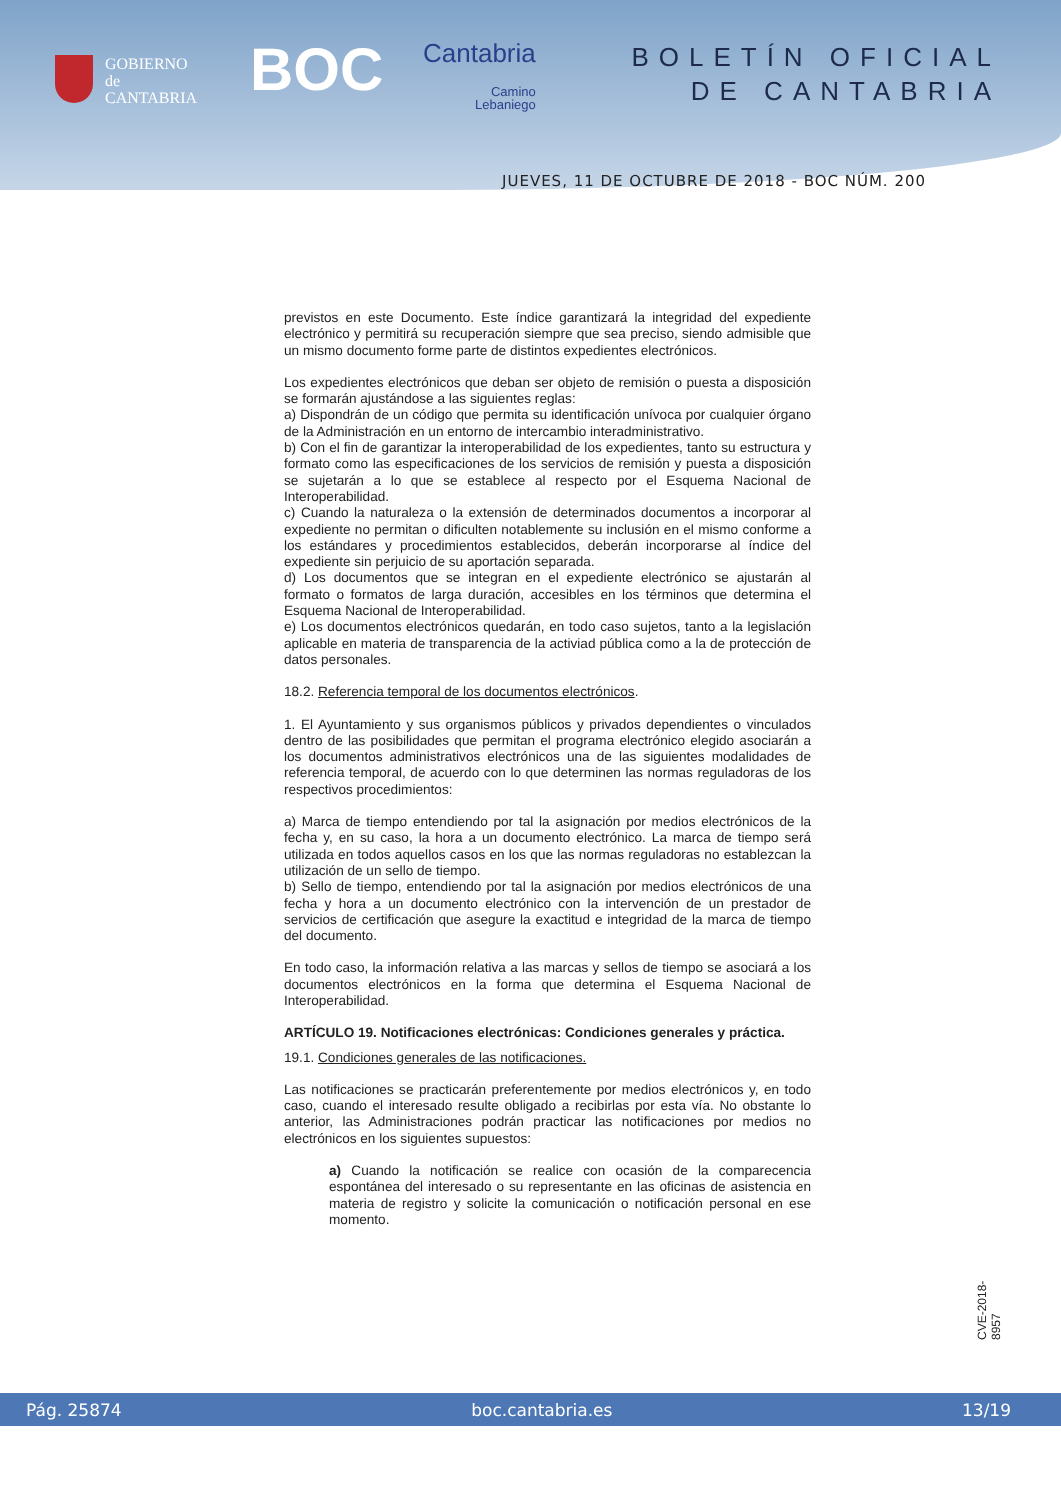GOBIERNO
de
CANTABRIA
BOC Cantabria
Camino
Lebaniego
BOLETÍN OFICIAL
DE CANTABRIA
JUEVES, 11 DE OCTUBRE DE 2018 - BOC NÚM. 200
previstos en este Documento. Este índice garantizará la integridad del expediente electrónico y permitirá su recuperación siempre que sea preciso, siendo admisible que un mismo documento forme parte de distintos expedientes electrónicos.
Los expedientes electrónicos que deban ser objeto de remisión o puesta a disposición se formarán ajustándose a las siguientes reglas:
a) Dispondrán de un código que permita su identificación unívoca por cualquier órgano de la Administración en un entorno de intercambio interadministrativo.
b) Con el fin de garantizar la interoperabilidad de los expedientes, tanto su estructura y formato como las especificaciones de los servicios de remisión y puesta a disposición se sujetarán a lo que se establece al respecto por el Esquema Nacional de Interoperabilidad.
c) Cuando la naturaleza o la extensión de determinados documentos a incorporar al expediente no permitan o dificulten notablemente su inclusión en el mismo conforme a los estándares y procedimientos establecidos, deberán incorporarse al índice del expediente sin perjuicio de su aportación separada.
d) Los documentos que se integran en el expediente electrónico se ajustarán al formato o formatos de larga duración, accesibles en los términos que determina el Esquema Nacional de Interoperabilidad.
e) Los documentos electrónicos quedarán, en todo caso sujetos, tanto a la legislación aplicable en materia de transparencia de la activiad pública como a la de protección de datos personales.
18.2. Referencia temporal de los documentos electrónicos.
1. El Ayuntamiento y sus organismos públicos y privados dependientes o vinculados dentro de las posibilidades que permitan el programa electrónico elegido asociarán a los documentos administrativos electrónicos una de las siguientes modalidades de referencia temporal, de acuerdo con lo que determinen las normas reguladoras de los respectivos procedimientos:
a) Marca de tiempo entendiendo por tal la asignación por medios electrónicos de la fecha y, en su caso, la hora a un documento electrónico. La marca de tiempo será utilizada en todos aquellos casos en los que las normas reguladoras no establezcan la utilización de un sello de tiempo.
b) Sello de tiempo, entendiendo por tal la asignación por medios electrónicos de una fecha y hora a un documento electrónico con la intervención de un prestador de servicios de certificación que asegure la exactitud e integridad de la marca de tiempo del documento.
En todo caso, la información relativa a las marcas y sellos de tiempo se asociará a los documentos electrónicos en la forma que determina el Esquema Nacional de Interoperabilidad.
ARTÍCULO 19. Notificaciones electrónicas: Condiciones generales y práctica.
19.1. Condiciones generales de las notificaciones.
Las notificaciones se practicarán preferentemente por medios electrónicos y, en todo caso, cuando el interesado resulte obligado a recibirlas por esta vía. No obstante lo anterior, las Administraciones podrán practicar las notificaciones por medios no electrónicos en los siguientes supuestos:
a) Cuando la notificación se realice con ocasión de la comparecencia espontánea del interesado o su representante en las oficinas de asistencia en materia de registro y solicite la comunicación o notificación personal en ese momento.
CVE-2018-8957
Pág. 25874 boc.cantabria.es 13/19